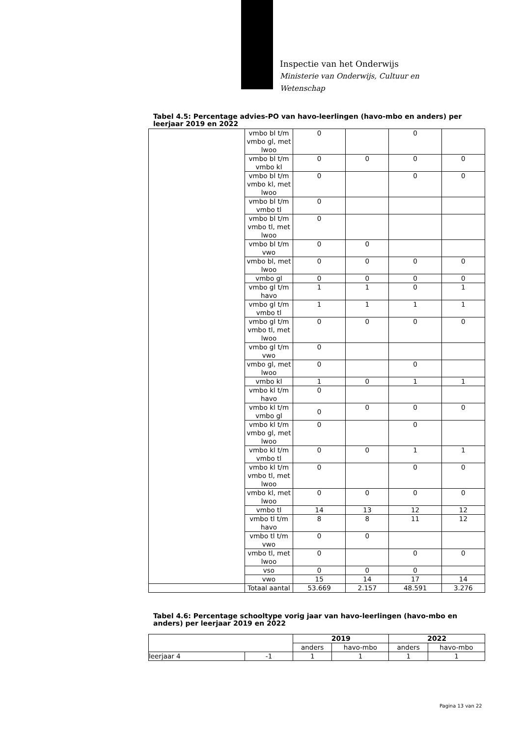Inspectie van het Onderwijs
Ministerie van Onderwijs, Cultuur en
Wetenschap
Tabel 4.5: Percentage advies-PO van havo-leerlingen (havo-mbo en anders) per leerjaar 2019 en 2022
| | vmbo bl t/m vmbo gl, met lwoo | 0 | | 0 | |
| | vmbo bl t/m vmbo kl | 0 | 0 | 0 | 0 |
| | vmbo bl t/m vmbo kl, met lwoo | 0 | | 0 | 0 |
| | vmbo bl t/m vmbo tl | 0 | | | |
| | vmbo bl t/m vmbo tl, met lwoo | 0 | | | |
| | vmbo bl t/m vwo | 0 | 0 | | |
| | vmbo bl, met lwoo | 0 | 0 | 0 | 0 |
| | vmbo gl | 0 | 0 | 0 | 0 |
| | vmbo gl t/m havo | 1 | 1 | 0 | 1 |
| | vmbo gl t/m vmbo tl | 1 | 1 | 1 | 1 |
| | vmbo gl t/m vmbo tl, met lwoo | 0 | 0 | 0 | 0 |
| | vmbo gl t/m vwo | 0 | | | |
| | vmbo gl, met lwoo | 0 | | 0 | |
| | vmbo kl | 1 | 0 | 1 | 1 |
| | vmbo kl t/m havo | 0 | | | |
| | vmbo kl t/m vmbo gl | 0 | 0 | 0 | 0 |
| | vmbo kl t/m vmbo gl, met lwoo | 0 | | 0 | |
| | vmbo kl t/m vmbo tl | 0 | 0 | 1 | 1 |
| | vmbo kl t/m vmbo tl, met lwoo | 0 | | 0 | 0 |
| | vmbo kl, met lwoo | 0 | 0 | 0 | 0 |
| | vmbo tl | 14 | 13 | 12 | 12 |
| | vmbo tl t/m havo | 8 | 8 | 11 | 12 |
| | vmbo tl t/m vwo | 0 | 0 | | |
| | vmbo tl, met lwoo | 0 | | 0 | 0 |
| | vso | 0 | 0 | 0 | |
| | vwo | 15 | 14 | 17 | 14 |
| | Totaal aantal | 53.669 | 2.157 | 48.591 | 3.276 |
Tabel 4.6: Percentage schooltype vorig jaar van havo-leerlingen (havo-mbo en anders) per leerjaar 2019 en 2022
| | | 2019 | | 2022 | |
| --- | --- | --- | --- | --- | --- |
| | | anders | havo-mbo | anders | havo-mbo |
| leerjaar 4 | -1 | 1 | 1 | 1 | 1 |
Pagina 13 van 22